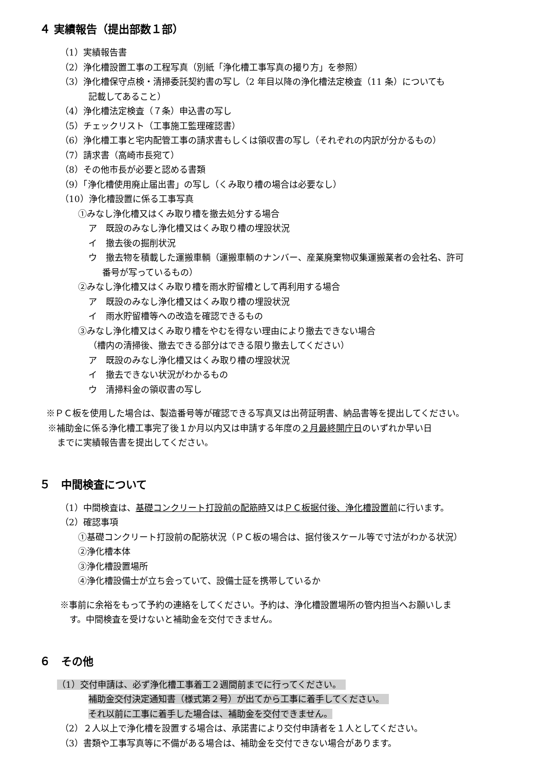４ 実績報告（提出部数１部）
（1）実績報告書
（2）浄化槽設置工事の工程写真（別紙「浄化槽工事写真の撮り方」を参照）
（3）浄化槽保守点検・清掃委託契約書の写し（2 年目以降の浄化槽法定検査（11 条）についても
記載してあること）
（4）浄化槽法定検査（７条）申込書の写し
（5）チェックリスト（工事施工監理確認書）
（6）浄化槽工事と宅内配管工事の請求書もしくは領収書の写し（それぞれの内訳が分かるもの）
（7）請求書（高崎市長宛て）
（8）その他市長が必要と認める書類
（9）「浄化槽使用廃止届出書」の写し（くみ取り槽の場合は必要なし）
（10）浄化槽設置に係る工事写真
①みなし浄化槽又はくみ取り槽を撤去処分する場合
ア　既設のみなし浄化槽又はくみ取り槽の埋設状況
イ　撤去後の掘削状況
ウ　撤去物を積載した運搬車輌（運搬車輌のナンバー、産業廃棄物収集運搬業者の会社名、許可
番号が写っているもの）
②みなし浄化槽又はくみ取り槽を雨水貯留槽として再利用する場合
ア　既設のみなし浄化槽又はくみ取り槽の埋設状況
イ　雨水貯留槽等への改造を確認できるもの
③みなし浄化槽又はくみ取り槽をやむを得ない理由により撤去できない場合
（槽内の清掃後、撤去できる部分はできる限り撤去してください）
ア　既設のみなし浄化槽又はくみ取り槽の埋設状況
イ　撤去できない状況がわかるもの
ウ　清掃料金の領収書の写し
※ＰＣ板を使用した場合は、製造番号等が確認できる写真又は出荷証明書、納品書等を提出してください。
※補助金に係る浄化槽工事完了後１か月以内又は申請する年度の２月最終開庁日のいずれか早い日
までに実績報告書を提出してください。
５　中間検査について
（1）中間検査は、基礎コンクリート打設前の配筋時又はＰＣ板据付後、浄化槽設置前に行います。
（2）確認事項
①基礎コンクリート打設前の配筋状況（ＰＣ板の場合は、据付後スケール等で寸法がわかる状況）
②浄化槽本体
③浄化槽設置場所
④浄化槽設備士が立ち会っていて、設備士証を携帯しているか
※事前に余裕をもって予約の連絡をしてください。予約は、浄化槽設置場所の管内担当へお願いしま
す。中間検査を受けないと補助金を交付できません。
６　その他
（1）交付申請は、必ず浄化槽工事着工２週間前までに行ってください。　
補助金交付決定通知書（様式第２号）が出てから工事に着手してください。　
それ以前に工事に着手した場合は、補助金を交付できません。
（2）２人以上で浄化槽を設置する場合は、承諾書により交付申請者を１人としてください。
（3）書類や工事写真等に不備がある場合は、補助金を交付できない場合があります。